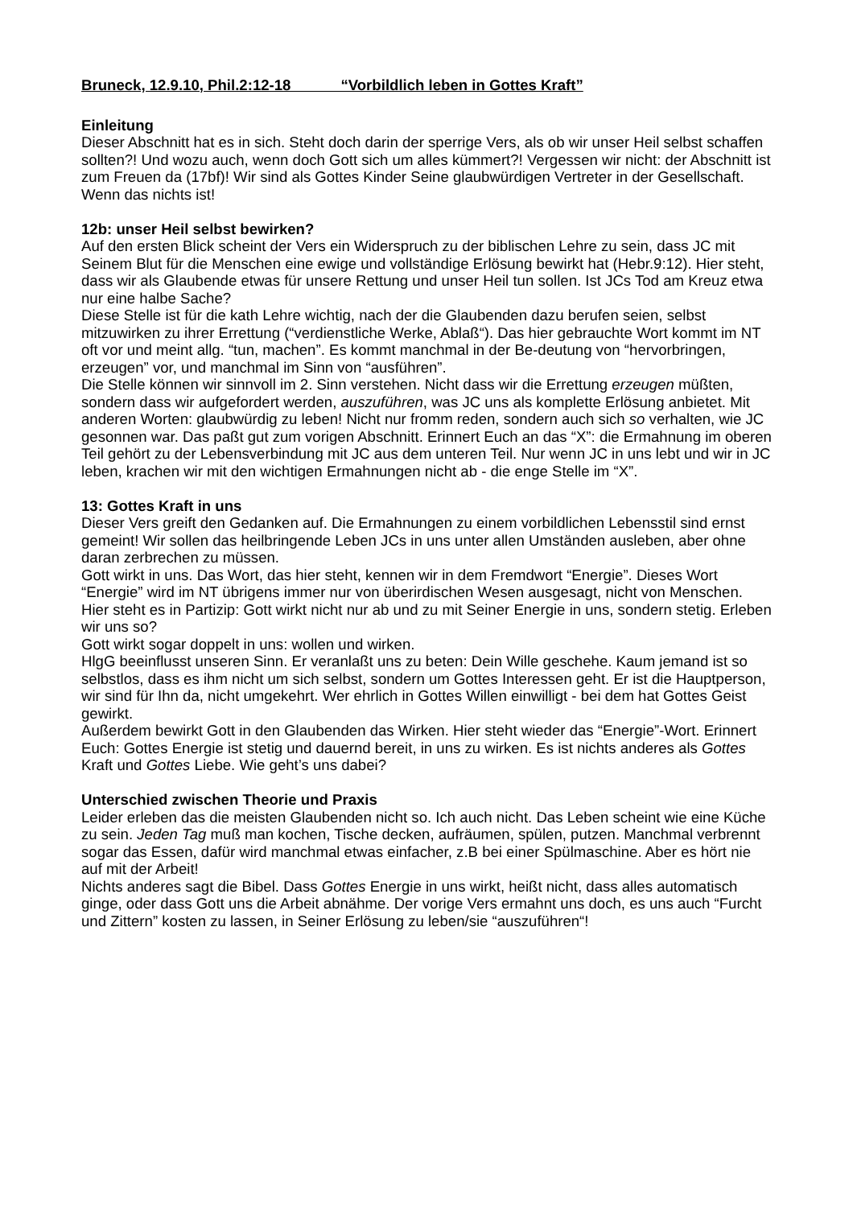Bruneck, 12.9.10, Phil.2:12-18 “Vorbildlich leben in Gottes Kraft”
Einleitung
Dieser Abschnitt hat es in sich. Steht doch darin der sperrige Vers, als ob wir unser Heil selbst schaffen sollten?! Und wozu auch, wenn doch Gott sich um alles kümmert?! Vergessen wir nicht: der Abschnitt ist zum Freuen da (17bf)! Wir sind als Gottes Kinder Seine glaubwürdigen Vertreter in der Gesellschaft. Wenn das nichts ist!
12b: unser Heil selbst bewirken?
Auf den ersten Blick scheint der Vers ein Widerspruch zu der biblischen Lehre zu sein, dass JC mit Seinem Blut für die Menschen eine ewige und vollständige Erlösung bewirkt hat (Hebr.9:12). Hier steht, dass wir als Glaubende etwas für unsere Rettung und unser Heil tun sollen. Ist JCs Tod am Kreuz etwa nur eine halbe Sache?
Diese Stelle ist für die kath Lehre wichtig, nach der die Glaubenden dazu berufen seien, selbst mitzuwirken zu ihrer Errettung (“verdienstliche Werke, Ablaß“). Das hier gebrauchte Wort kommt im NT oft vor und meint allg. “tun, machen”. Es kommt manchmal in der Be-deutung von “hervorbringen, erzeugen” vor, und manchmal im Sinn von “ausführen”.
Die Stelle können wir sinnvoll im 2. Sinn verstehen. Nicht dass wir die Errettung erzeugen müßten, sondern dass wir aufgefordert werden, auszuführen, was JC uns als komplette Erlösung anbietet. Mit anderen Worten: glaubwürdig zu leben! Nicht nur fromm reden, sondern auch sich so verhalten, wie JC gesonnen war. Das paßt gut zum vorigen Abschnitt. Erinnert Euch an das “X”: die Ermahnung im oberen Teil gehört zu der Lebensverbindung mit JC aus dem unteren Teil. Nur wenn JC in uns lebt und wir in JC leben, krachen wir mit den wichtigen Ermahnungen nicht ab - die enge Stelle im “X”.
13: Gottes Kraft in uns
Dieser Vers greift den Gedanken auf. Die Ermahnungen zu einem vorbildlichen Lebensstil sind ernst gemeint! Wir sollen das heilbringende Leben JCs in uns unter allen Umständen ausleben, aber ohne daran zerbrechen zu müssen.
Gott wirkt in uns. Das Wort, das hier steht, kennen wir in dem Fremdwort “Energie”. Dieses Wort “Energie” wird im NT übrigens immer nur von überirdischen Wesen ausgesagt, nicht von Menschen. Hier steht es in Partizip: Gott wirkt nicht nur ab und zu mit Seiner Energie in uns, sondern stetig. Erleben wir uns so?
Gott wirkt sogar doppelt in uns: wollen und wirken.
HlgG beeinflusst unseren Sinn. Er veranlaßt uns zu beten: Dein Wille geschehe. Kaum jemand ist so selbstlos, dass es ihm nicht um sich selbst, sondern um Gottes Interessen geht. Er ist die Hauptperson, wir sind für Ihn da, nicht umgekehrt. Wer ehrlich in Gottes Willen einwilligt - bei dem hat Gottes Geist gewirkt.
Außerdem bewirkt Gott in den Glaubenden das Wirken. Hier steht wieder das “Energie”-Wort. Erinnert Euch: Gottes Energie ist stetig und dauernd bereit, in uns zu wirken. Es ist nichts anderes als Gottes Kraft und Gottes Liebe. Wie geht’s uns dabei?
Unterschied zwischen Theorie und Praxis
Leider erleben das die meisten Glaubenden nicht so. Ich auch nicht. Das Leben scheint wie eine Küche zu sein. Jeden Tag muß man kochen, Tische decken, aufräumen, spülen, putzen. Manchmal verbrennt sogar das Essen, dafür wird manchmal etwas einfacher, z.B bei einer Spülmaschine. Aber es hört nie auf mit der Arbeit!
Nichts anderes sagt die Bibel. Dass Gottes Energie in uns wirkt, heißt nicht, dass alles automatisch ginge, oder dass Gott uns die Arbeit abnähme. Der vorige Vers ermahnt uns doch, es uns auch “Furcht und Zittern” kosten zu lassen, in Seiner Erlösung zu leben/sie “auszuführen“!